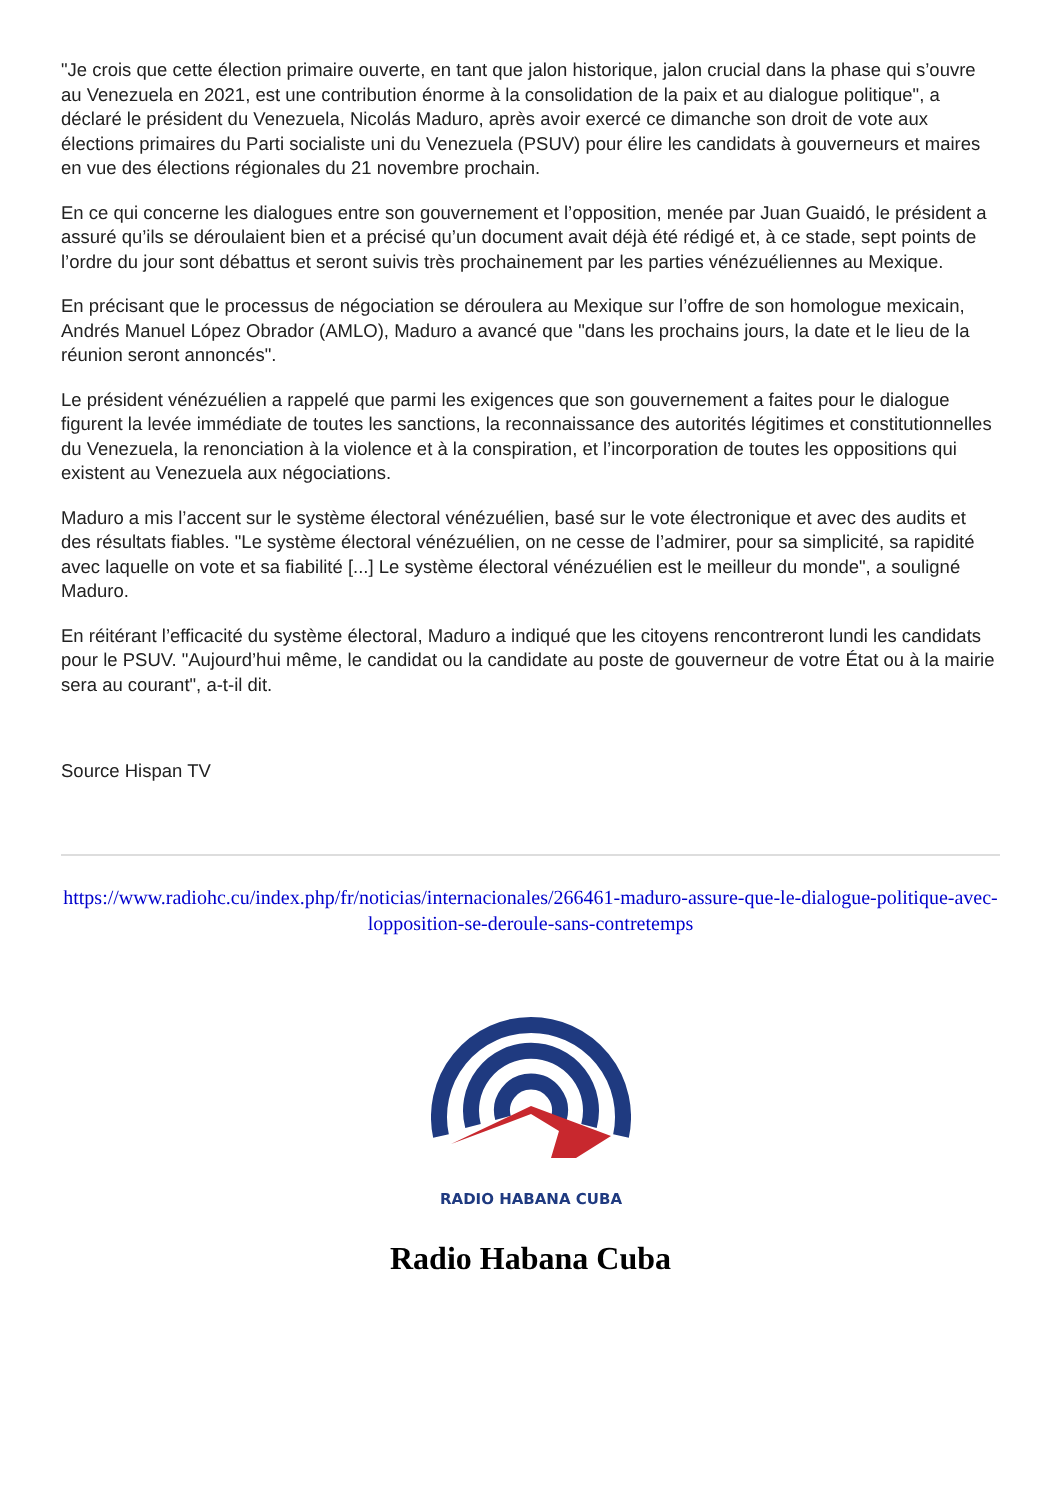"Je crois que cette élection primaire ouverte, en tant que jalon historique, jalon crucial dans la phase qui s’ouvre au Venezuela en 2021, est une contribution énorme à la consolidation de la paix et au dialogue politique", a déclaré le président du Venezuela, Nicolás Maduro, après avoir exercé ce dimanche son droit de vote aux élections primaires du Parti socialiste uni du Venezuela (PSUV) pour élire les candidats à gouverneurs et maires en vue des élections régionales du 21 novembre prochain.
En ce qui concerne les dialogues entre son gouvernement et l’opposition, menée par Juan Guaidó, le président a assuré qu’ils se déroulaient bien et a précisé qu’un document avait déjà été rédigé et, à ce stade, sept points de l’ordre du jour sont débattus et seront suivis très prochainement par les parties vénézuéliennes au Mexique.
En précisant que le processus de négociation se déroulera au Mexique sur l’offre de son homologue mexicain, Andrés Manuel López Obrador (AMLO), Maduro a avancé que "dans les prochains jours, la date et le lieu de la réunion seront annoncés".
Le président vénézuélien a rappelé que parmi les exigences que son gouvernement a faites pour le dialogue figurent la levée immédiate de toutes les sanctions, la reconnaissance des autorités légitimes et constitutionnelles du Venezuela, la renonciation à la violence et à la conspiration, et l’incorporation de toutes les oppositions qui existent au Venezuela aux négociations.
Maduro a mis l’accent sur le système électoral vénézuélien, basé sur le vote électronique et avec des audits et des résultats fiables. "Le système électoral vénézuélien, on ne cesse de l’admirer, pour sa simplicité, sa rapidité avec laquelle on vote et sa fiabilité [...] Le système électoral vénézuélien est le meilleur du monde", a souligné Maduro.
En réitérant l’efficacité du système électoral, Maduro a indiqué que les citoyens rencontreront lundi les candidats pour le PSUV. "Aujourd’hui même, le candidat ou la candidate au poste de gouverneur de votre État ou à la mairie sera au courant", a-t-il dit.
Source Hispan TV
https://www.radiohc.cu/index.php/fr/noticias/internacionales/266461-maduro-assure-que-le-dialogue-politique-avec-lopposition-se-deroule-sans-contretemps
RADIO HABANA CUBA
Radio Habana Cuba